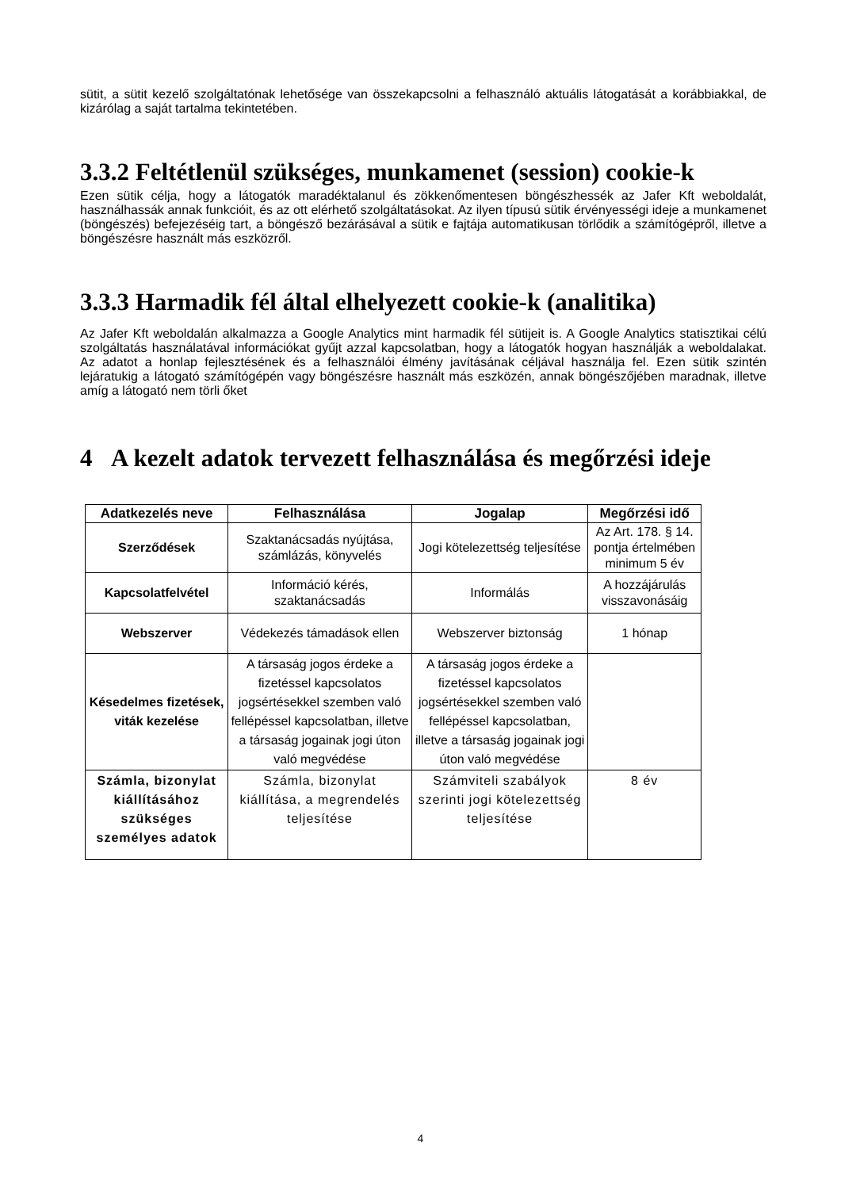sütit, a sütit kezelő szolgáltatónak lehetősége van összekapcsolni a felhasználó aktuális látogatását a korábbiakkal, de kizárólag a saját tartalma tekintetében.
3.3.2 Feltétlenül szükséges, munkamenet (session) cookie-k
Ezen sütik célja, hogy a látogatók maradéktalanul és zökkenőmentesen böngészhessék az Jafer Kft weboldalát, használhassák annak funkcióit, és az ott elérhető szolgáltatásokat. Az ilyen típusú sütik érvényességi ideje a munkamenet (böngészés) befejezéséig tart, a böngésző bezárásával a sütik e fajtája automatikusan törlődik a számítógépről, illetve a böngészésre használt más eszközről.
3.3.3 Harmadik fél által elhelyezett cookie-k (analitika)
Az Jafer Kft weboldalán alkalmazza a Google Analytics mint harmadik fél sütijeit is. A Google Analytics statisztikai célú szolgáltatás használatával információkat gyűjt azzal kapcsolatban, hogy a látogatók hogyan használják a weboldalakat. Az adatot a honlap fejlesztésének és a felhasználói élmény javításának céljával használja fel. Ezen sütik szintén lejáratukig a látogató számítógépén vagy böngészésre használt más eszközén, annak böngészőjében maradnak, illetve amíg a látogató nem törli őket
4 A kezelt adatok tervezett felhasználása és megőrzési ideje
| Adatkezelés neve | Felhasználása | Jogalap | Megőrzési idő |
| --- | --- | --- | --- |
| Szerződések | Szaktanácsadás nyújtása, számlázás, könyvelés | Jogi kötelezettség teljesítése | Az Art. 178. § 14. pontja értelmében minimum 5 év |
| Kapcsolatfelvétel | Információ kérés, szaktanácsadás | Informálás | A hozzájárulás visszavonásáig |
| Webszerver | Védekezés támadások ellen | Webszerver biztonság | 1 hónap |
| Késedelmes fizetések, viták kezelése | A társaság jogos érdeke a fizetéssel kapcsolatos jogsértésekkel szemben való fellépéssel kapcsolatban, illetve a társaság jogainak jogi úton való megvédése | A társaság jogos érdeke a fizetéssel kapcsolatos jogsértésekkel szemben való fellépéssel kapcsolatban, illetve a társaság jogainak jogi úton való megvédése | |
| Számla, bizonylat kiállításához szükséges személyes adatok | Számla, bizonylat kiállítása, a megrendelés teljesítése | Számviteli szabályok szerinti jogi kötelezettség teljesítése | 8 év |
4